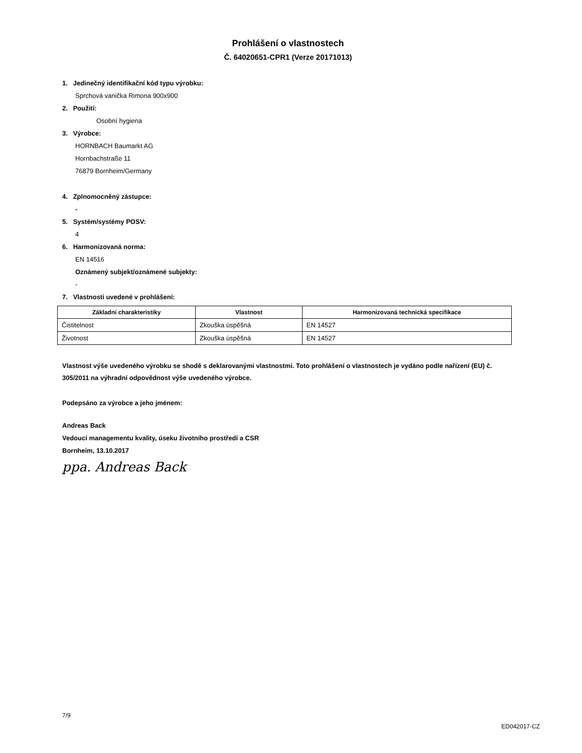Prohlášení o vlastnostech
Č. 64020651-CPR1 (Verze 20171013)
1. Jedinečný identifikační kód typu výrobku:
Sprchová vanička Rimona 900x900
2. Použití:
Osobní hygiena
3. Výrobce:
HORNBACH Baumarkt AG
Hornbachstraße 11
76879 Bornheim/Germany
4. Zplnomocněný zástupce:
-
5. Systém/systémy POSV:
4
6. Harmonizovaná norma:
EN 14516
Oznámený subjekt/oznámené subjekty:
-
7. Vlastnosti uvedené v prohlášení:
| Základní charakteristiky | Vlastnost | Harmonizovaná technická specifikace |
| --- | --- | --- |
| Čistitelnost | Zkouška úspěšná | EN 14527 |
| Životnost | Zkouška úspěšná | EN 14527 |
Vlastnost výše uvedeného výrobku se shodě s deklarovanými vlastnostmi. Toto prohlášení o vlastnostech je vydáno podle nařízení (EU) č. 305/2011 na výhradní odpovědnost výše uvedeného výrobce.
Podepsáno za výrobce a jeho jménem:
Andreas Back
Vedoucí managementu kvality, úseku životního prostředí a CSR
Bornheim, 13.10.2017
ppa. Andreas Back
7/9 ED042017-CZ